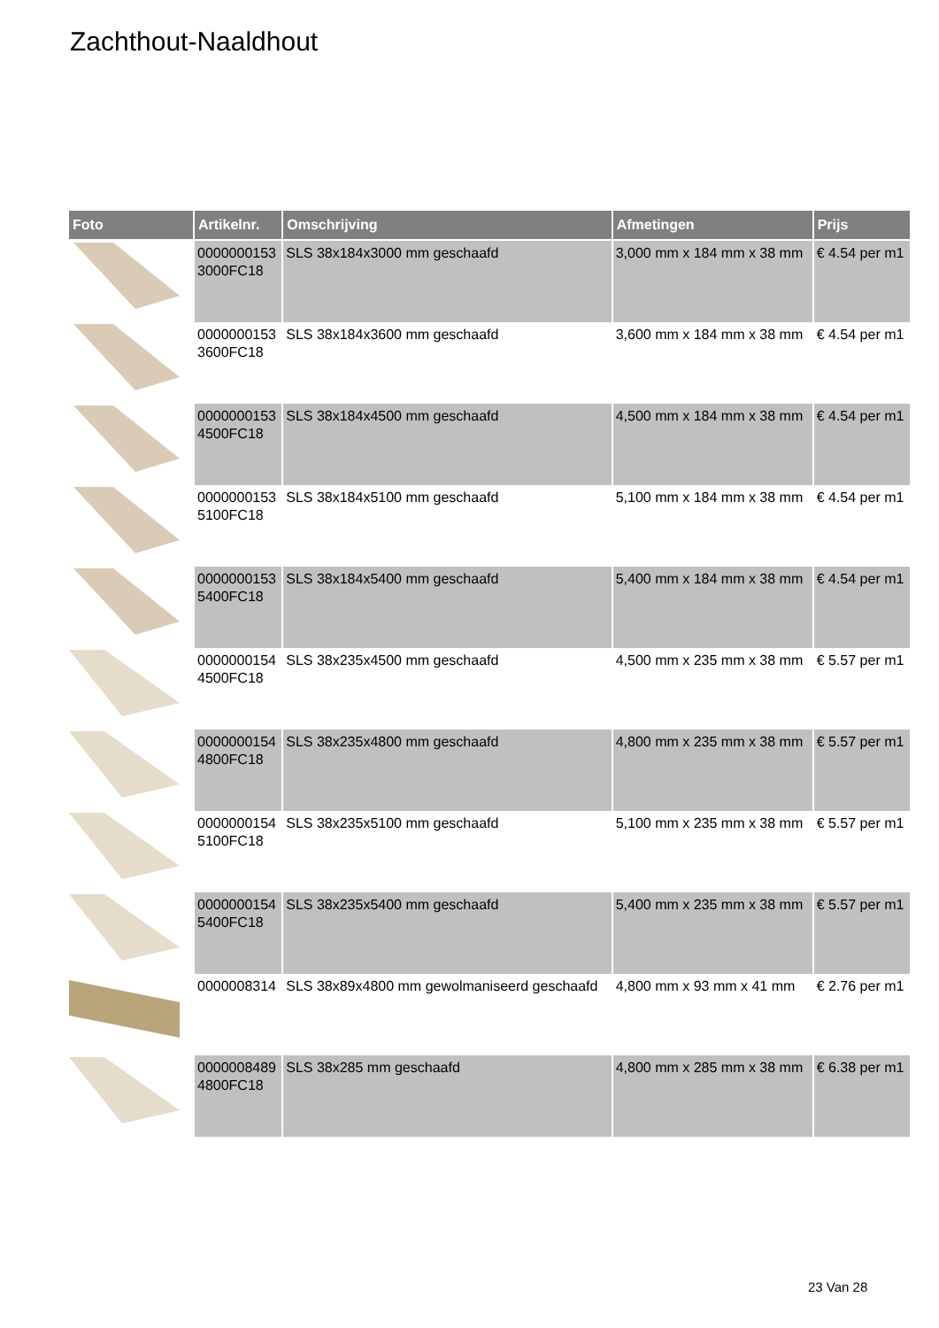Zachthout-Naaldhout
| Foto | Artikelnr. | Omschrijving | Afmetingen | Prijs |
| --- | --- | --- | --- | --- |
| | 0000000153 3000FC18 | SLS 38x184x3000 mm geschaafd | 3,000 mm x 184 mm x 38 mm | € 4.54 per m1 |
| | 0000000153 3600FC18 | SLS 38x184x3600 mm geschaafd | 3,600 mm x 184 mm x 38 mm | € 4.54 per m1 |
| | 0000000153 4500FC18 | SLS 38x184x4500 mm geschaafd | 4,500 mm x 184 mm x 38 mm | € 4.54 per m1 |
| | 0000000153 5100FC18 | SLS 38x184x5100 mm geschaafd | 5,100 mm x 184 mm x 38 mm | € 4.54 per m1 |
| | 0000000153 5400FC18 | SLS 38x184x5400 mm geschaafd | 5,400 mm x 184 mm x 38 mm | € 4.54 per m1 |
| | 0000000154 4500FC18 | SLS 38x235x4500 mm geschaafd | 4,500 mm x 235 mm x 38 mm | € 5.57 per m1 |
| | 0000000154 4800FC18 | SLS 38x235x4800 mm geschaafd | 4,800 mm x 235 mm x 38 mm | € 5.57 per m1 |
| | 0000000154 5100FC18 | SLS 38x235x5100 mm geschaafd | 5,100 mm x 235 mm x 38 mm | € 5.57 per m1 |
| | 0000000154 5400FC18 | SLS 38x235x5400 mm geschaafd | 5,400 mm x 235 mm x 38 mm | € 5.57 per m1 |
| | 0000008314 | SLS 38x89x4800 mm gewolmaniseerd geschaafd | 4,800 mm x 93 mm x 41 mm | € 2.76 per m1 |
| | 0000008489 4800FC18 | SLS 38x285 mm geschaafd | 4,800 mm x 285 mm x 38 mm | € 6.38 per m1 |
23 Van 28